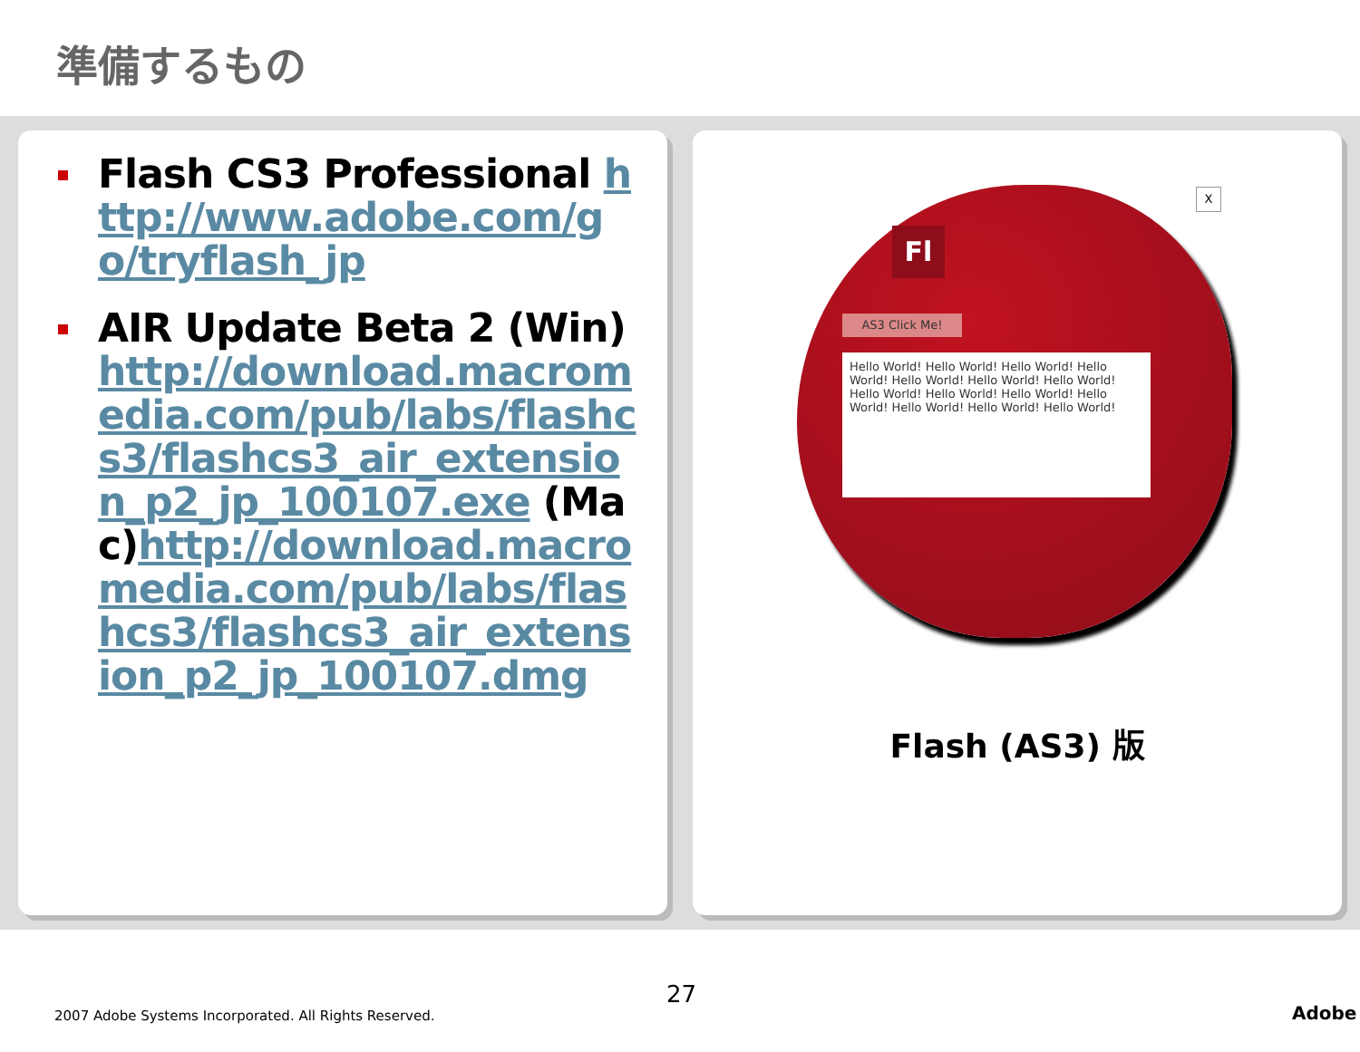準備するもの
Flash CS3 Professional http://www.adobe.com/go/tryflash_jp
AIR Update Beta 2 (Win)http://download.macromedia.com/pub/labs/flashcs3/flashcs3_air_extension_p2_jp_100107.exe (Mac)http://download.macromedia.com/pub/labs/flashcs3/flashcs3_air_extension_p2_jp_100107.dmg
Fl
X
AS3 Click Me!
Hello World! Hello World! Hello World! Hello World! Hello World! Hello World! Hello World! Hello World! Hello World! Hello World! Hello World! Hello World! Hello World! Hello World!
Flash (AS3) 版
2007 Adobe Systems Incorporated. All Rights Reserved.
27
Adobe